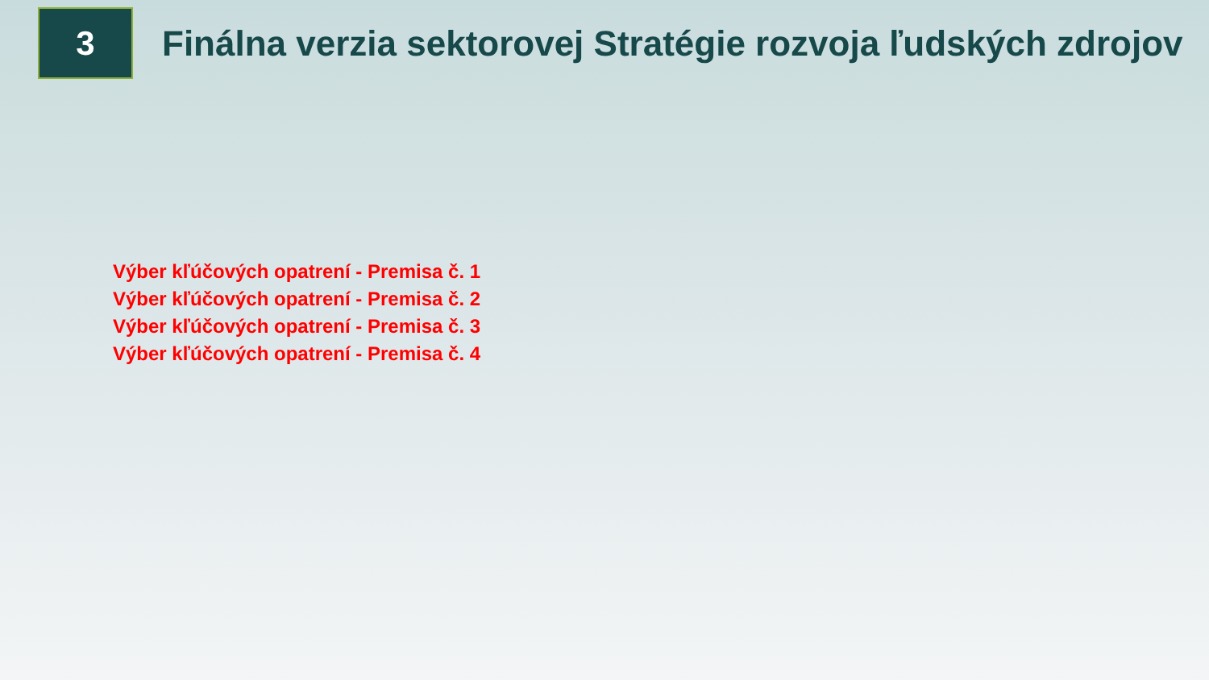3
Finálna verzia sektorovej Stratégie rozvoja ľudských zdrojov
Výber kľúčových opatrení - Premisa č. 1
Výber kľúčových opatrení - Premisa č. 2
Výber kľúčových opatrení - Premisa č. 3
Výber kľúčových opatrení - Premisa č. 4